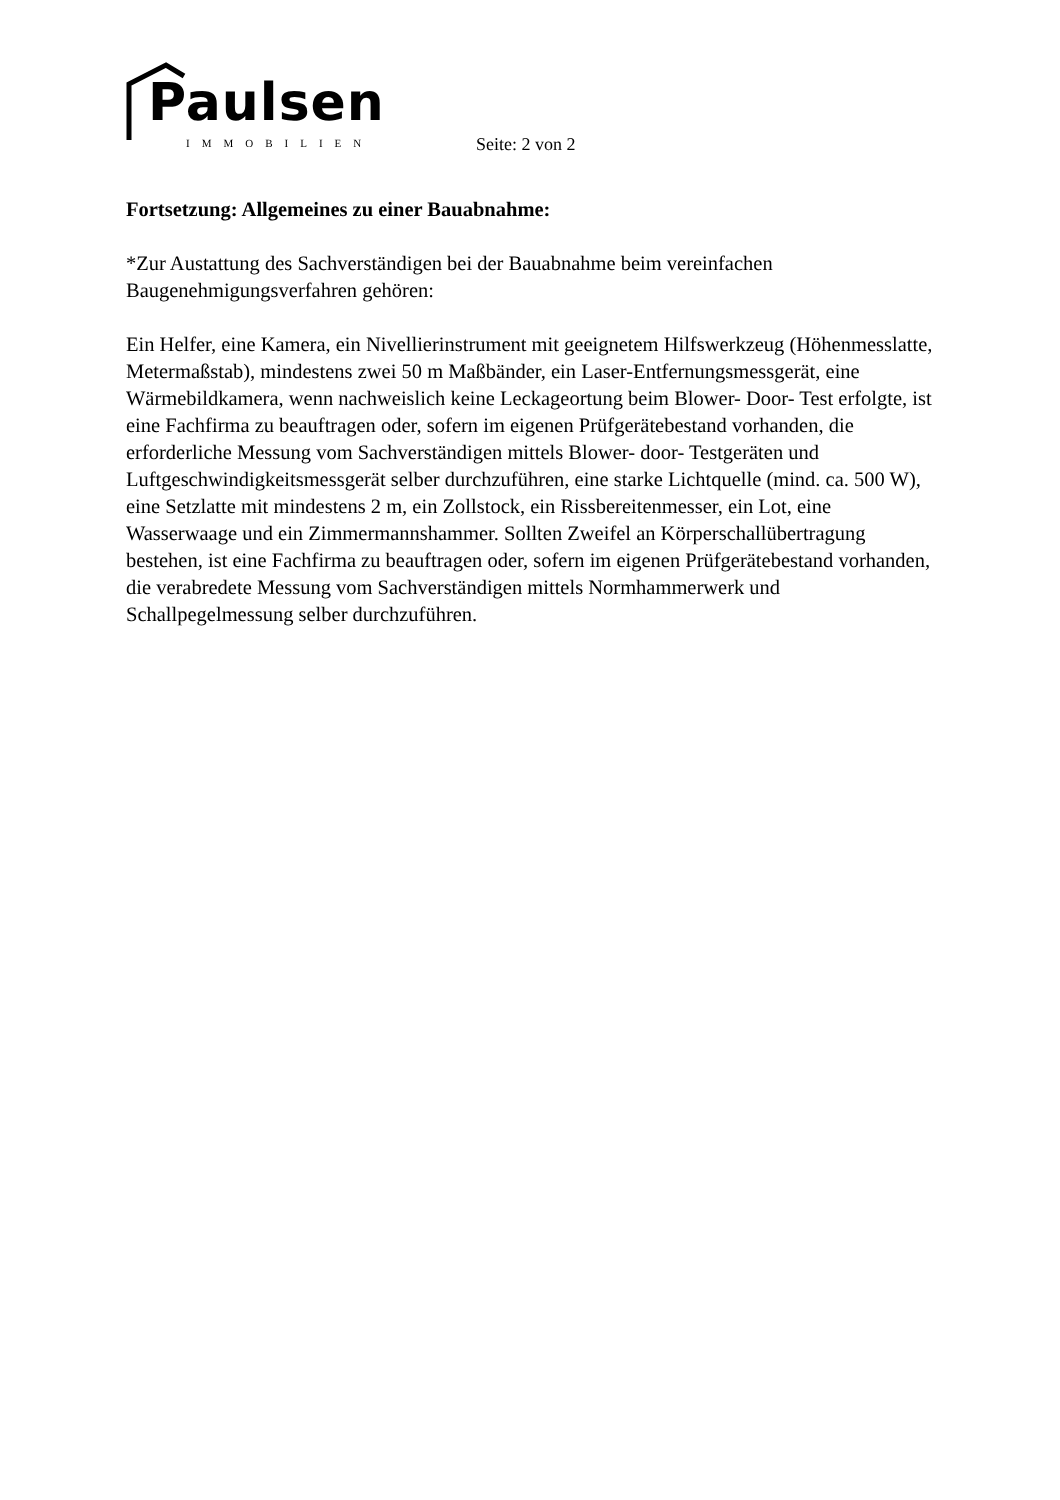Paulsen
IMMOBILIEN
Seite: 2 von 2
Fortsetzung: Allgemeines zu einer Bauabnahme:
*Zur Austattung des Sachverständigen bei der Bauabnahme beim vereinfachen Baugenehmigungsverfahren gehören:
Ein Helfer, eine Kamera, ein Nivellierinstrument mit geeignetem Hilfswerkzeug (Höhenmesslatte, Metermaßstab), mindestens zwei 50 m Maßbänder, ein Laser-Entfernungsmessgerät, eine Wärmebildkamera, wenn nachweislich keine Leckageortung beim Blower- Door- Test erfolgte, ist eine Fachfirma zu beauftragen oder, sofern im eigenen Prüfgerätebestand vorhanden, die erforderliche Messung vom Sachverständigen mittels Blower- door- Testgeräten und Luftgeschwindigkeitsmessgerät selber durchzuführen, eine starke Lichtquelle (mind. ca. 500 W), eine Setzlatte mit mindestens 2 m, ein Zollstock, ein Rissbereitenmesser, ein Lot, eine Wasserwaage und ein Zimmermannshammer. Sollten Zweifel an Körperschallübertragung bestehen, ist eine Fachfirma zu beauftragen oder, sofern im eigenen Prüfgerätebestand vorhanden, die verabredete Messung vom Sachverständigen mittels Normhammerwerk und Schallpegelmessung selber durchzuführen.